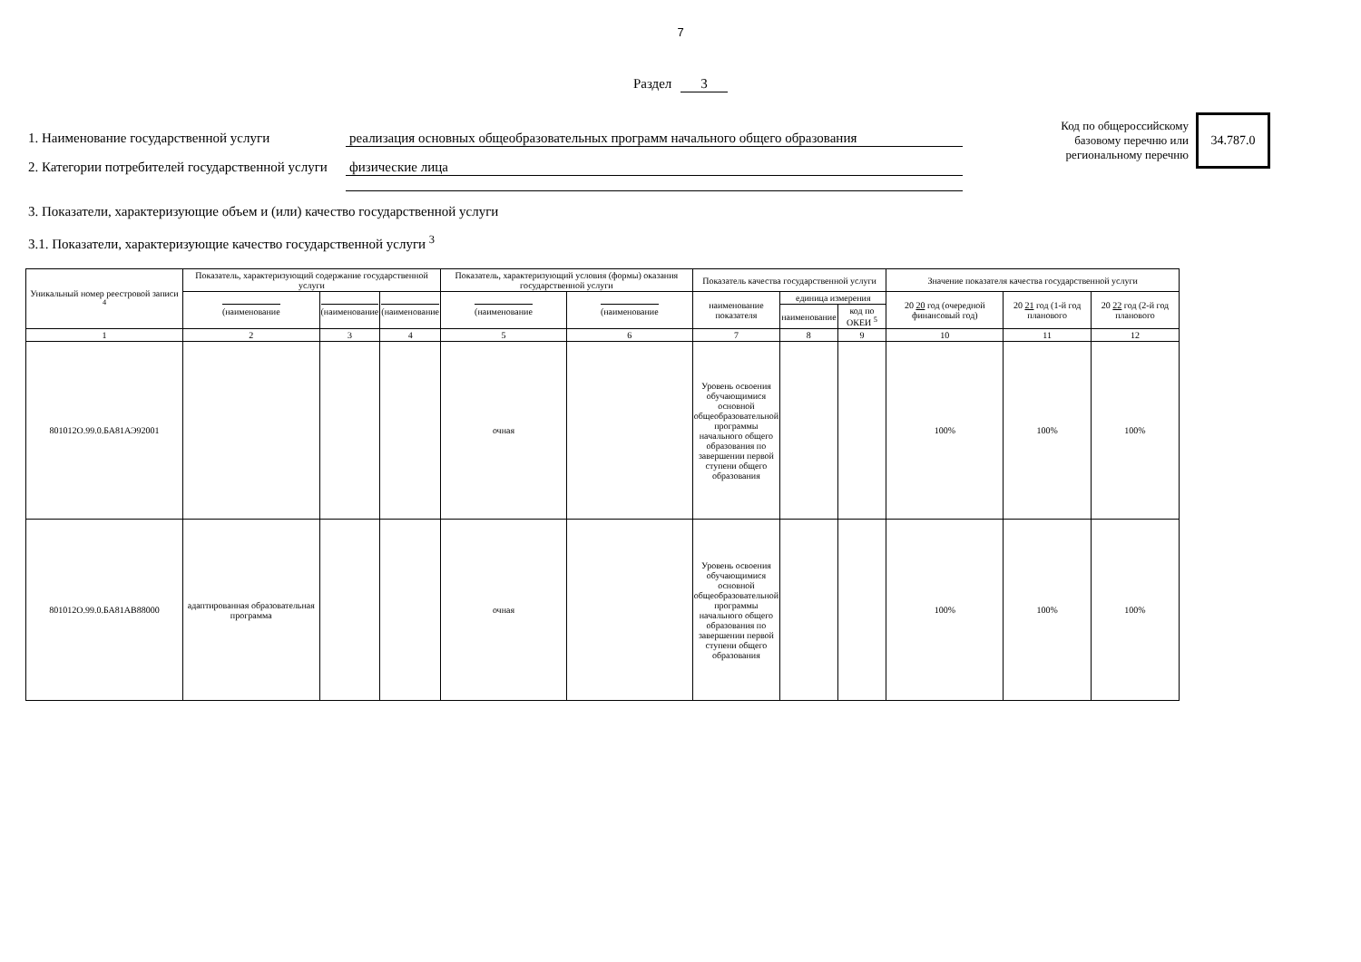7
Раздел 3
Код по общероссийскому базовому перечню или региональному перечню
34.787.0
1. Наименование государственной услуги реализация основных общеобразовательных программ начального общего образования
2. Категории потребителей государственной услуги
физические лица
3. Показатели, характеризующие объем и (или) качество государственной услуги
3.1. Показатели, характеризующие качество государственной услуги <sup>3</sup>
| Уникальный номер реестровой записи <sup>4</sup> | Показатель, характеризующий содержание государственной услуги | | | Показатель, характеризующий условия (формы) оказания государственной услуги | | Показатель качества государственной услуги | | | Значение показателя качества государственной услуги | | |
| --- | --- | --- | --- | --- | --- | --- | --- | --- | --- | --- | --- |
| | (наименование | (наименование | (наименование | (наименование | (наименование | наименование показателя | единица измерения | | 20 20 год (очередной финансовый год) | 20 21 год (1-й год планового | 20 22 год (2-й год планового |
| | | | | | | | наименование | код по ОКЕИ <sup>5</sup> | | | |
| 1 | 2 | 3 | 4 | 5 | 6 | 7 | 8 | 9 | 10 | 11 | 12 |
| 801012О.99.0.БА81АЭ92001 | | | | очная | | Уровень освоения обучающимися основной общеобразовательной программы начального общего образования по завершении первой ступени общего образования | | | 100% | 100% | 100% |
| 801012О.99.0.БА81АВ88000 | адаптированная образовательная программа | | | очная | | Уровень освоения обучающимися основной общеобразовательной программы начального общего образования по завершении первой ступени общего образования | | | 100% | 100% | 100% |